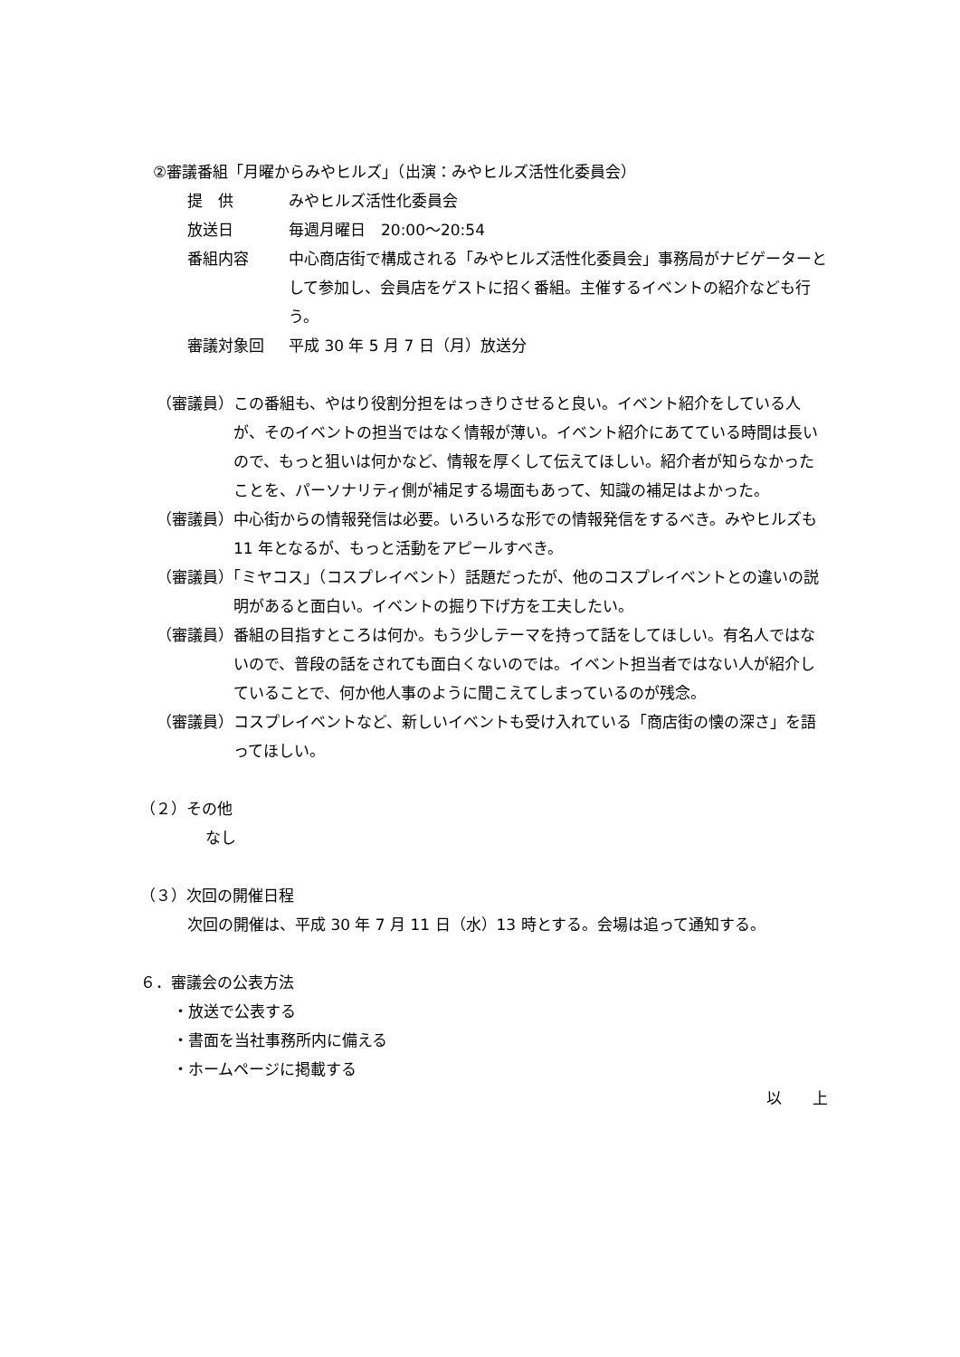②審議番組「月曜からみやヒルズ」（出演：みやヒルズ活性化委員会）
提　供 みやヒルズ活性化委員会
放送日 毎週月曜日　20:00～20:54
番組内容 中心商店街で構成される「みやヒルズ活性化委員会」事務局がナビゲーターとして参加し、会員店をゲストに招く番組。主催するイベントの紹介なども行う。
審議対象回 平成 30 年 5 月 7 日（月）放送分
（審議員）この番組も、やはり役割分担をはっきりさせると良い。イベント紹介をしている人が、そのイベントの担当ではなく情報が薄い。イベント紹介にあてている時間は長いので、もっと狙いは何かなど、情報を厚くして伝えてほしい。紹介者が知らなかったことを、パーソナリティ側が補足する場面もあって、知識の補足はよかった。
（審議員）中心街からの情報発信は必要。いろいろな形での情報発信をするべき。みやヒルズも 11 年となるが、もっと活動をアピールすべき。
（審議員）「ミヤコス」（コスプレイベント）話題だったが、他のコスプレイベントとの違いの説明があると面白い。イベントの掘り下げ方を工夫したい。
（審議員）番組の目指すところは何か。もう少しテーマを持って話をしてほしい。有名人ではないので、普段の話をされても面白くないのでは。イベント担当者ではない人が紹介していることで、何か他人事のように聞こえてしまっているのが残念。
（審議員）コスプレイベントなど、新しいイベントも受け入れている「商店街の懐の深さ」を語ってほしい。
（２）その他
なし
（３）次回の開催日程
次回の開催は、平成 30 年 7 月 11 日（水）13 時とする。会場は追って通知する。
６．審議会の公表方法
・放送で公表する
・書面を当社事務所内に備える
・ホームページに掲載する
以　　上